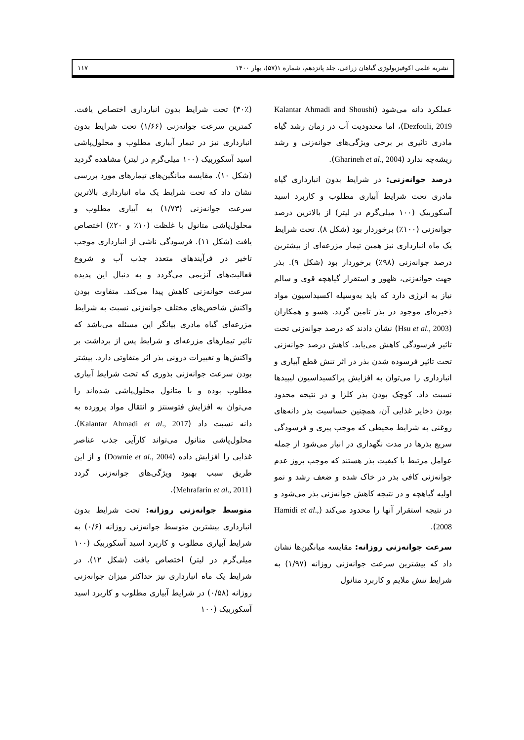نشریه علمی اکوفیزیولوژی گیاهان زراعی، جلد پانزدهم، شماره ۱(۵۷)، بهار ۱۴۰۰ ۱۱۷
عملکرد دانه می‌شود (Kalantar Ahmadi and Shoushi Dezfouli, 2019)، اما محدودیت آب در زمان رشد گیاه مادری تاثیری بر برخی ویژگی‌های جوانه‌زنی و رشد ریشه‌چه ندارد (Gharineh et al., 2004).
درصد جوانه‌زنی: در شرایط بدون انبارداری گیاه مادری تحت شرایط آبیاری مطلوب و کاربرد اسید آسکوربیک (۱۰۰ میلی‌گرم در لیتر) از بالاترین درصد جوانه‌زنی (۱۰۰٪) برخوردار بود (شکل ۸). تحت شرایط یک ماه انبارداری نیز همین تیمار مزرعه‌ای از بیشترین درصد جوانه‌زنی (۹۸٪) برخوردار بود (شکل ۹). بذر جهت جوانه‌زنی، ظهور و استقرار گیاهچه قوی و سالم نیاز به انرژی دارد که باید به‌وسیله اکسیداسیون مواد ذخیره‌ای موجود در بذر تامین گردد. هسو و همکاران (Hsu et al., 2003) نشان دادند که درصد جوانه‌زنی تحت تاثیر فرسودگی کاهش می‌یابد. کاهش درصد جوانه‌زنی تحت تاثیر فرسوده شدن بذر در اثر تنش قطع آبیاری و انبارداری را می‌توان به افزایش پراکسیداسیون لیپیدها نسبت داد. کوچک بودن بذر کلزا و در نتیجه محدود بودن ذخایر غذایی آن، همچنین حساسیت بذر دانه‌های روغنی به شرایط محیطی که موجب پیری و فرسودگی سریع بذرها در مدت نگهداری در انبار می‌شود از جمله عوامل مرتبط با کیفیت بذر هستند که موجب بروز عدم جوانه‌زنی کافی بذر در خاک شده و ضعف رشد و نمو اولیه گیاهچه و در نتیجه کاهش جوانه‌زنی بذر می‌شود و در نتیجه استقرار آنها را محدود می‌کند (Hamidi et al., 2008).
سرعت جوانه‌زنی روزانه: مقایسه میانگین‌ها نشان داد که بیشترین سرعت جوانه‌زنی روزانه (۱/۹۷) به شرایط تنش ملایم و کاربرد متانول
(۳۰٪) تحت شرایط بدون انبارداری اختصاص یافت. کمترین سرعت جوانه‌زنی (۱/۶۶) تحت شرایط بدون انبارداری نیز در تیمار آبیاری مطلوب و محلول‌پاشی اسید آسکوربیک (۱۰۰ میلی‌گرم در لیتر) مشاهده گردید (شکل ۱۰). مقایسه میانگین‌های تیمارهای مورد بررسی نشان داد که تحت شرایط یک ماه انبارداری بالاترین سرعت جوانه‌زنی (۱/۷۳) به آبیاری مطلوب و محلول‌پاشی متانول با غلظت (۱۰٪ و ۲۰٪) اختصاص یافت (شکل ۱۱). فرسودگی ناشی از انبارداری موجب تاخیر در فرآیندهای متعدد جذب آب و شروع فعالیت‌های آنزیمی می‌گردد و به دنبال این پدیده سرعت جوانه‌زنی کاهش پیدا می‌کند. متفاوت بودن واکنش شاخص‌های مختلف جوانه‌زنی نسبت به شرایط مزرعه‌ای گیاه مادری بیانگر این مسئله می‌باشد که تاثیر تیمارهای مزرعه‌ای و شرایط پس از برداشت بر واکنش‌ها و تغییرات درونی بذر اثر متفاوتی دارد. بیشتر بودن سرعت جوانه‌زنی بذوری که تحت شرایط آبیاری مطلوب بوده و با متانول محلول‌پاشی شده‌اند را می‌توان به افزایش فتوسنتز و انتقال مواد پرورده به دانه نسبت داد (Kalantar Ahmadi et al., 2017). محلول‌پاشی متانول می‌تواند کارآیی جذب عناصر غذایی را افزایش داده (Downie et al., 2004) و از این طریق سبب بهبود ویژگی‌های جوانه‌زنی گردد (Mehrafarin et al., 2011).
متوسط جوانه‌زنی روزانه: تحت شرایط بدون انبارداری بیشترین متوسط جوانه‌زنی روزانه (۰/۶) به شرایط آبیاری مطلوب و کاربرد اسید آسکوربیک (۱۰۰ میلی‌گرم در لیتر) اختصاص یافت (شکل ۱۲). در شرایط یک ماه انبارداری نیز حداکثر میزان جوانه‌زنی روزانه (۰/۵۸) در شرایط آبیاری مطلوب و کاربرد اسید آسکوربیک (۱۰۰